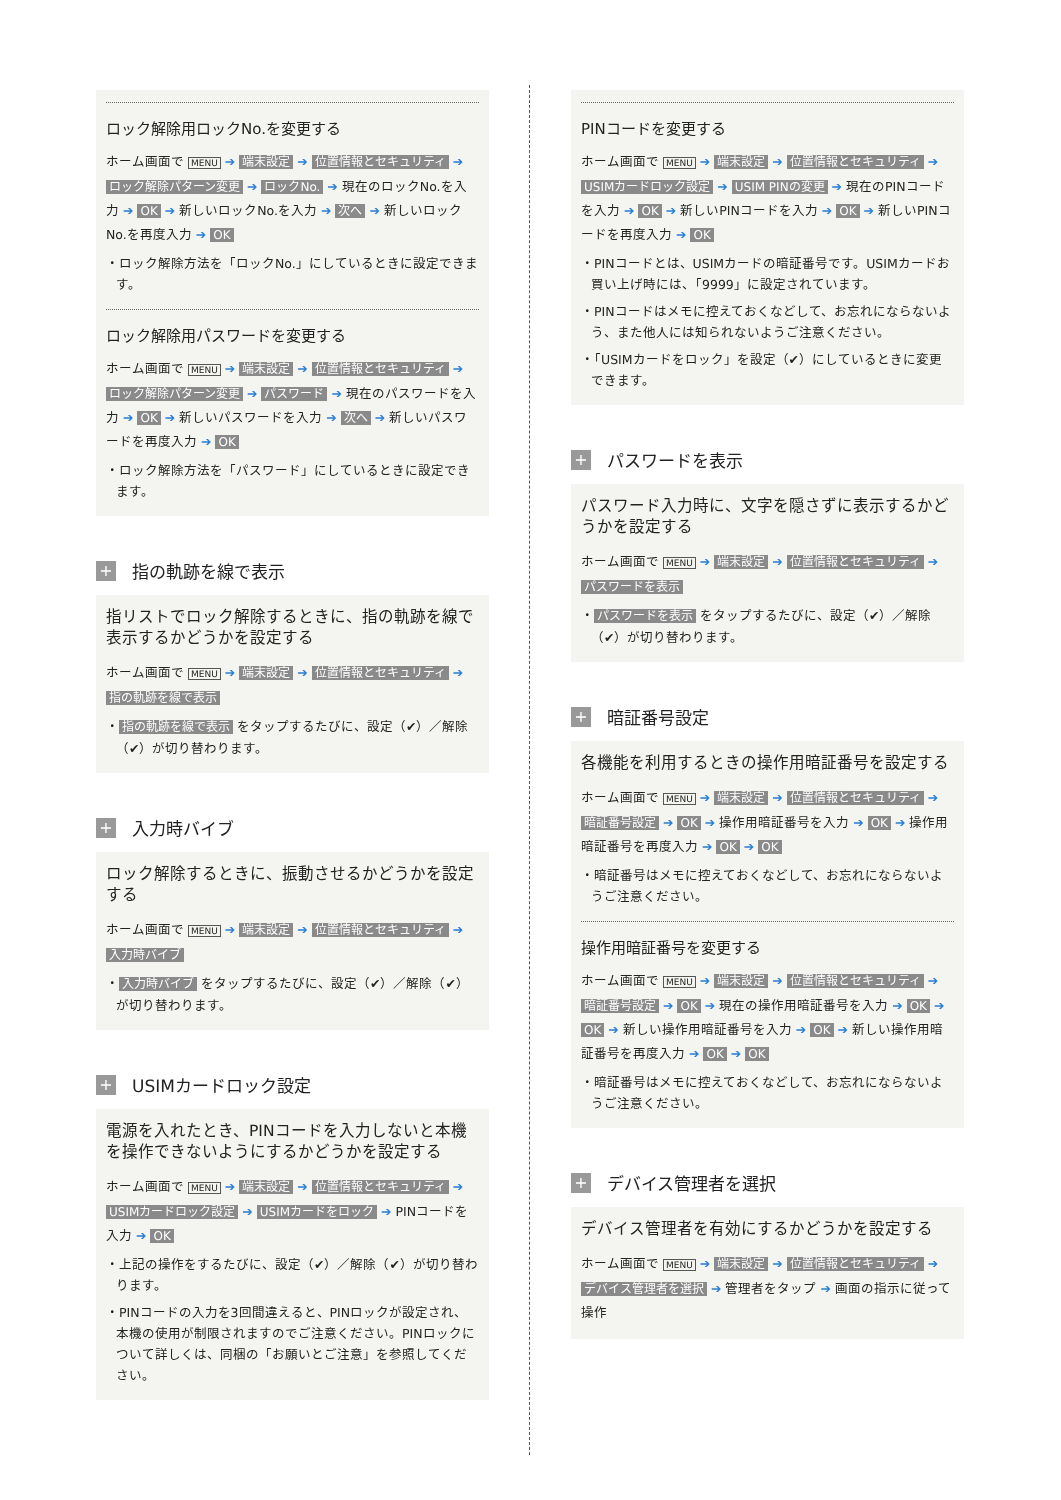ロック解除用ロックNo.を変更する
ホーム画面で MENU ➔ 端末設定 ➔ 位置情報とセキュリティ ➔ ロック解除パターン変更 ➔ ロックNo. ➔ 現在のロックNo.を入力 ➔ OK ➔ 新しいロックNo.を入力 ➔ 次へ ➔ 新しいロックNo.を再度入力 ➔ OK
・ロック解除方法を「ロックNo.」にしているときに設定できます。
ロック解除用パスワードを変更する
ホーム画面で MENU ➔ 端末設定 ➔ 位置情報とセキュリティ ➔ ロック解除パターン変更 ➔ パスワード ➔ 現在のパスワードを入力 ➔ OK ➔ 新しいパスワードを入力 ➔ 次へ ➔ 新しいパスワードを再度入力 ➔ OK
・ロック解除方法を「パスワード」にしているときに設定できます。
+ 指の軌跡を線で表示
指リストでロック解除するときに、指の軌跡を線で表示するかどうかを設定する
ホーム画面で MENU ➔ 端末設定 ➔ 位置情報とセキュリティ ➔ 指の軌跡を線で表示
・ 指の軌跡を線で表示 をタップするたびに、設定（✔）／解除（✔）が切り替わります。
+ 入力時バイブ
ロック解除するときに、振動させるかどうかを設定する
ホーム画面で MENU ➔ 端末設定 ➔ 位置情報とセキュリティ ➔ 入力時バイブ
・ 入力時バイブ をタップするたびに、設定（✔）／解除（✔）が切り替わります。
+ USIMカードロック設定
電源を入れたとき、PINコードを入力しないと本機を操作できないようにするかどうかを設定する
ホーム画面で MENU ➔ 端末設定 ➔ 位置情報とセキュリティ ➔ USIMカードロック設定 ➔ USIMカードをロック ➔ PINコードを入力 ➔ OK
・上記の操作をするたびに、設定（✔）／解除（✔）が切り替わります。
・PINコードの入力を3回間違えると、PINロックが設定され、本機の使用が制限されますのでご注意ください。PINロックについて詳しくは、同梱の「お願いとご注意」を参照してください。
PINコードを変更する
ホーム画面で MENU ➔ 端末設定 ➔ 位置情報とセキュリティ ➔ USIMカードロック設定 ➔ USIM PINの変更 ➔ 現在のPINコードを入力 ➔ OK ➔ 新しいPINコードを入力 ➔ OK ➔ 新しいPINコードを再度入力 ➔ OK
・PINコードとは、USIMカードの暗証番号です。USIMカードお買い上げ時には、「9999」に設定されています。
・PINコードはメモに控えておくなどして、お忘れにならないよう、また他人には知られないようご注意ください。
・「USIMカードをロック」を設定（✔）にしているときに変更できます。
+ パスワードを表示
パスワード入力時に、文字を隠さずに表示するかどうかを設定する
ホーム画面で MENU ➔ 端末設定 ➔ 位置情報とセキュリティ ➔ パスワードを表示
・ パスワードを表示 をタップするたびに、設定（✔）／解除（✔）が切り替わります。
+ 暗証番号設定
各機能を利用するときの操作用暗証番号を設定する
ホーム画面で MENU ➔ 端末設定 ➔ 位置情報とセキュリティ ➔ 暗証番号設定 ➔ OK ➔ 操作用暗証番号を入力 ➔ OK ➔ 操作用暗証番号を再度入力 ➔ OK ➔ OK
・暗証番号はメモに控えておくなどして、お忘れにならないようご注意ください。
操作用暗証番号を変更する
ホーム画面で MENU ➔ 端末設定 ➔ 位置情報とセキュリティ ➔ 暗証番号設定 ➔ OK ➔ 現在の操作用暗証番号を入力 ➔ OK ➔ OK ➔ 新しい操作用暗証番号を入力 ➔ OK ➔ 新しい操作用暗証番号を再度入力 ➔ OK ➔ OK
・暗証番号はメモに控えておくなどして、お忘れにならないようご注意ください。
+ デバイス管理者を選択
デバイス管理者を有効にするかどうかを設定する
ホーム画面で MENU ➔ 端末設定 ➔ 位置情報とセキュリティ ➔ デバイス管理者を選択 ➔ 管理者をタップ ➔ 画面の指示に従って操作